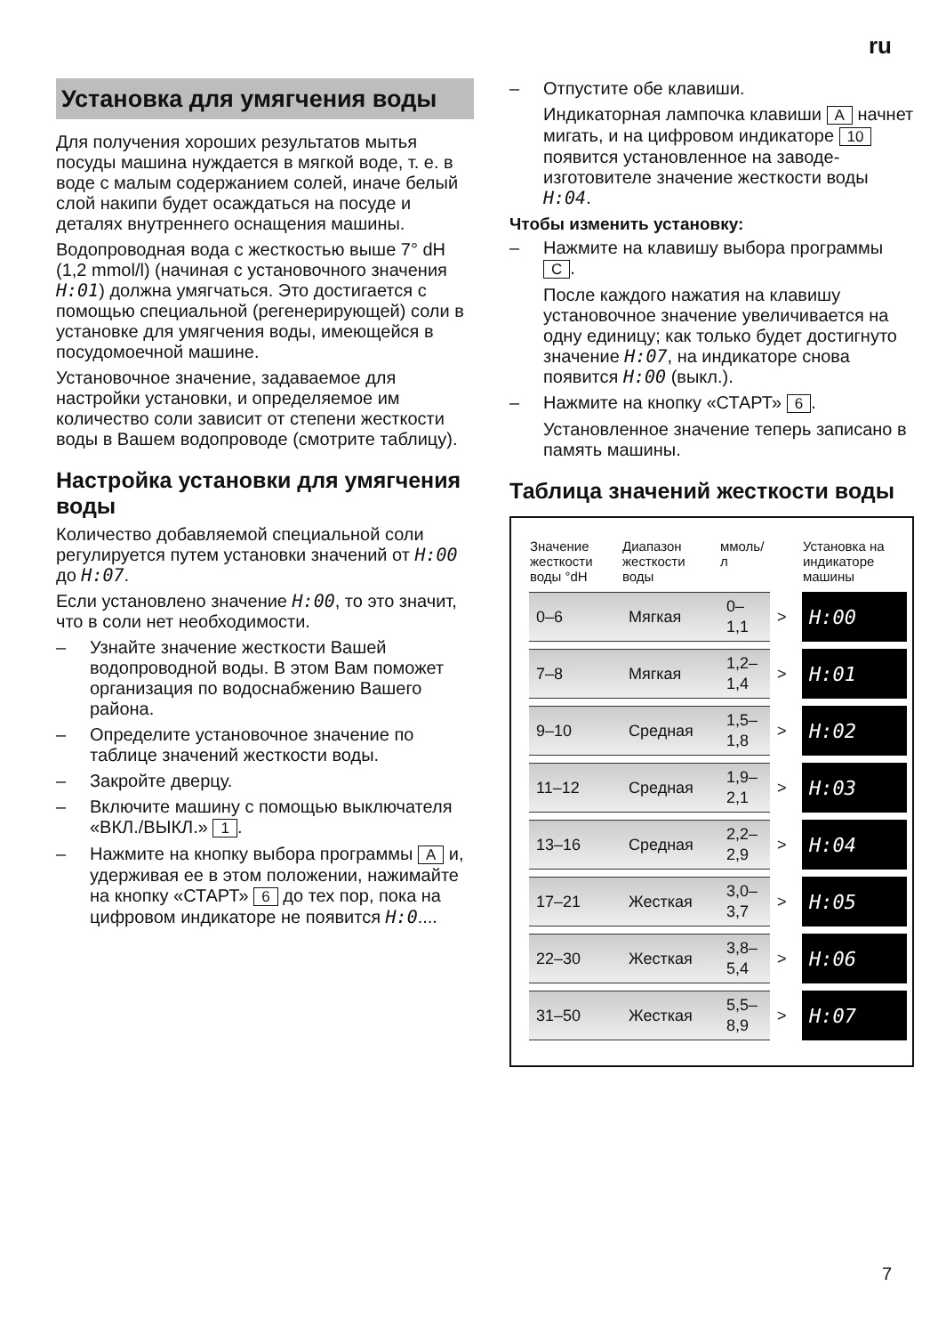ru
Установка для умягчения воды
Для получения хороших результатов мытья посуды машина нуждается в мягкой воде, т. е. в воде с малым содержанием солей, иначе белый слой накипи будет осаждаться на посуде и деталях внутреннего оснащения машины.
Водопроводная вода с жесткостью выше 7° dH (1,2 mmol/l) (начиная с установочного значения H:01) должна умягчаться. Это достигается с помощью специальной (регенерирующей) соли в установке для умягчения воды, имеющейся в посудомоечной машине.
Установочное значение, задаваемое для настройки установки, и определяемое им количество соли зависит от степени жесткости воды в Вашем водопроводе (смотрите таблицу).
Настройка установки для умягчения воды
Количество добавляемой специальной соли регулируется путем установки значений от H:00 до H:07.
Если установлено значение H:00, то это значит, что в соли нет необходимости.
– Узнайте значение жесткости Вашей водопроводной воды. В этом Вам поможет организация по водоснабжению Вашего района.
– Определите установочное значение по таблице значений жесткости воды.
– Закройте дверцу.
– Включите машину с помощью выключателя «ВКЛ./ВЫКЛ.» 1.
– Нажмите на кнопку выбора программы A и, удерживая ее в этом положении, нажимайте на кнопку «СТАРТ» 6 до тех пор, пока на цифровом индикаторе не появится H:0....
– Отпустите обе клавиши.
Индикаторная лампочка клавиши A начнет мигать, и на цифровом индикаторе 10 появится установленное на заводе-изготовителе значение жесткости воды H:04.
Чтобы изменить установку:
– Нажмите на клавишу выбора программы C.
После каждого нажатия на клавишу установочное значение увеличивается на одну единицу; как только будет достигнуто значение H:07, на индикаторе снова появится H:00 (выкл.).
– Нажмите на кнопку «СТАРТ» 6.
Установленное значение теперь записано в память машины.
Таблица значений жесткости воды
| Значение жесткости воды °dH | Диапазон жесткости воды | ммоль/л | | Установка на индикаторе машины |
| --- | --- | --- | --- | --- |
| 0–6 | Мягкая | 0–1,1 | > | H:00 |
| 7–8 | Мягкая | 1,2–1,4 | > | H:01 |
| 9–10 | Средная | 1,5–1,8 | > | H:02 |
| 11–12 | Средная | 1,9–2,1 | > | H:03 |
| 13–16 | Средная | 2,2–2,9 | > | H:04 |
| 17–21 | Жесткая | 3,0–3,7 | > | H:05 |
| 22–30 | Жесткая | 3,8–5,4 | > | H:06 |
| 31–50 | Жесткая | 5,5–8,9 | > | H:07 |
7